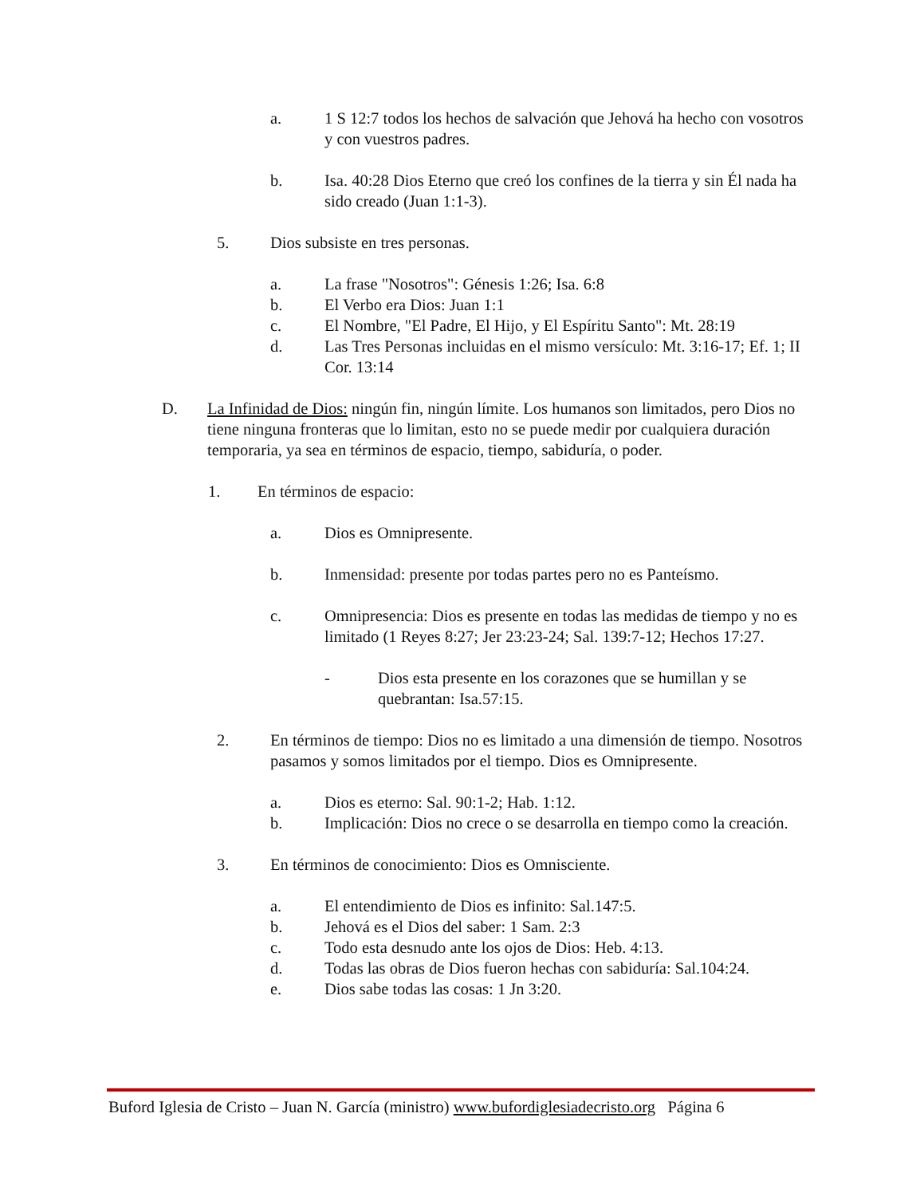a. 1 S 12:7 todos los hechos de salvación que Jehová ha hecho con vosotros y con vuestros padres.
b. Isa. 40:28 Dios Eterno que creó los confines de la tierra y sin Él nada ha sido creado (Juan 1:1-3).
5. Dios subsiste en tres personas.
a. La frase "Nosotros": Génesis 1:26; Isa. 6:8
b. El Verbo era Dios: Juan 1:1
c. El Nombre, "El Padre, El Hijo, y El Espíritu Santo": Mt. 28:19
d. Las Tres Personas incluidas en el mismo versículo: Mt. 3:16-17; Ef. 1; II Cor. 13:14
D. La Infinidad de Dios: ningún fin, ningún límite. Los humanos son limitados, pero Dios no tiene ninguna fronteras que lo limitan, esto no se puede medir por cualquiera duración temporaria, ya sea en términos de espacio, tiempo, sabiduría, o poder.
1. En términos de espacio:
a. Dios es Omnipresente.
b. Inmensidad: presente por todas partes pero no es Panteísmo.
c. Omnipresencia: Dios es presente en todas las medidas de tiempo y no es limitado (1 Reyes 8:27; Jer 23:23-24; Sal. 139:7-12; Hechos 17:27.
- Dios esta presente en los corazones que se humillan y se quebrantan: Isa.57:15.
2. En términos de tiempo: Dios no es limitado a una dimensión de tiempo. Nosotros pasamos y somos limitados por el tiempo. Dios es Omnipresente.
a. Dios es eterno: Sal. 90:1-2; Hab. 1:12.
b. Implicación: Dios no crece o se desarrolla en tiempo como la creación.
3. En términos de conocimiento: Dios es Omnisciente.
a. El entendimiento de Dios es infinito: Sal.147:5.
b. Jehová es el Dios del saber: 1 Sam. 2:3
c. Todo esta desnudo ante los ojos de Dios: Heb. 4:13.
d. Todas las obras de Dios fueron hechas con sabiduría: Sal.104:24.
e. Dios sabe todas las cosas: 1 Jn 3:20.
Buford Iglesia de Cristo – Juan N. García (ministro) www.bufordiglesiadecristo.org Página 6